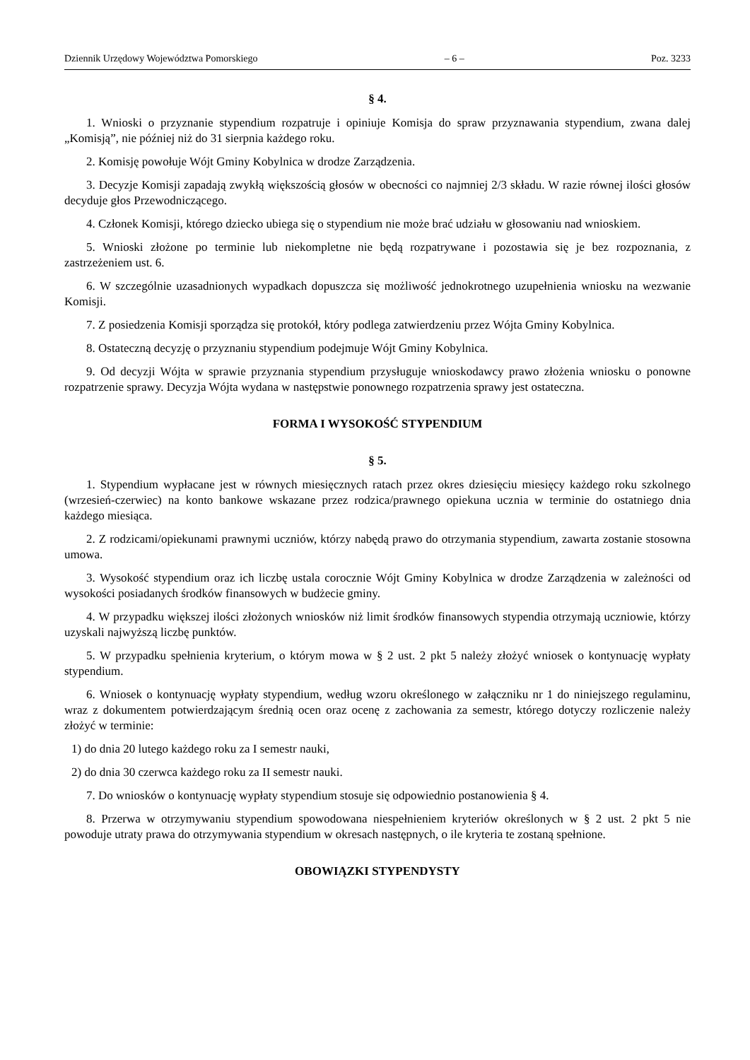Dziennik Urzędowy Województwa Pomorskiego – 6 – Poz. 3233
§ 4.
1. Wnioski o przyznanie stypendium rozpatruje i opiniuje Komisja do spraw przyznawania stypendium, zwana dalej „Komisją”, nie później niż do 31 sierpnia każdego roku.
2. Komisję powołuje Wójt Gminy Kobylnica w drodze Zarządzenia.
3. Decyzje Komisji zapadają zwykłą większością głosów w obecności co najmniej 2/3 składu. W razie równej ilości głosów decyduje głos Przewodniczącego.
4. Członek Komisji, którego dziecko ubiega się o stypendium nie może brać udziału w głosowaniu nad wnioskiem.
5. Wnioski złożone po terminie lub niekompletne nie będą rozpatrywane i pozostawia się je bez rozpoznania, z zastrzeżeniem ust. 6.
6. W szczególnie uzasadnionych wypadkach dopuszcza się możliwość jednokrotnego uzupełnienia wniosku na wezwanie Komisji.
7. Z posiedzenia Komisji sporządza się protokół, który podlega zatwierdzeniu przez Wójta Gminy Kobylnica.
8. Ostateczną decyzję o przyznaniu stypendium podejmuje Wójt Gminy Kobylnica.
9. Od decyzji Wójta w sprawie przyznania stypendium przysługuje wnioskodawcy prawo złożenia wniosku o ponowne rozpatrzenie sprawy. Decyzja Wójta wydana w następstwie ponownego rozpatrzenia sprawy jest ostateczna.
FORMA I WYSOKOŚĆ STYPENDIUM
§ 5.
1. Stypendium wypłacane jest w równych miesięcznych ratach przez okres dziesięciu miesięcy każdego roku szkolnego (wrzesień-czerwiec) na konto bankowe wskazane przez rodzica/prawnego opiekuna ucznia w terminie do ostatniego dnia każdego miesiąca.
2. Z rodzicami/opiekunami prawnymi uczniów, którzy nabędą prawo do otrzymania stypendium, zawarta zostanie stosowna umowa.
3. Wysokość stypendium oraz ich liczbę ustala corocznie Wójt Gminy Kobylnica w drodze Zarządzenia w zależności od wysokości posiadanych środków finansowych w budżecie gminy.
4. W przypadku większej ilości złożonych wniosków niż limit środków finansowych stypendia otrzymają uczniowie, którzy uzyskali najwyższą liczbę punktów.
5. W przypadku spełnienia kryterium, o którym mowa w § 2 ust. 2 pkt 5 należy złożyć wniosek o kontynuację wypłaty stypendium.
6. Wniosek o kontynuację wypłaty stypendium, według wzoru określonego w załączniku nr 1 do niniejszego regulaminu, wraz z dokumentem potwierdzającym średnią ocen oraz ocenę z zachowania za semestr, którego dotyczy rozliczenie należy złożyć w terminie:
1) do dnia 20 lutego każdego roku za I semestr nauki,
2) do dnia 30 czerwca każdego roku za II semestr nauki.
7. Do wniosków o kontynuację wypłaty stypendium stosuje się odpowiednio postanowienia § 4.
8. Przerwa w otrzymywaniu stypendium spowodowana niespełnieniem kryteriów określonych w § 2 ust. 2 pkt 5 nie powoduje utraty prawa do otrzymywania stypendium w okresach następnych, o ile kryteria te zostaną spełnione.
OBOWIĄZKI STYPENDYSTY